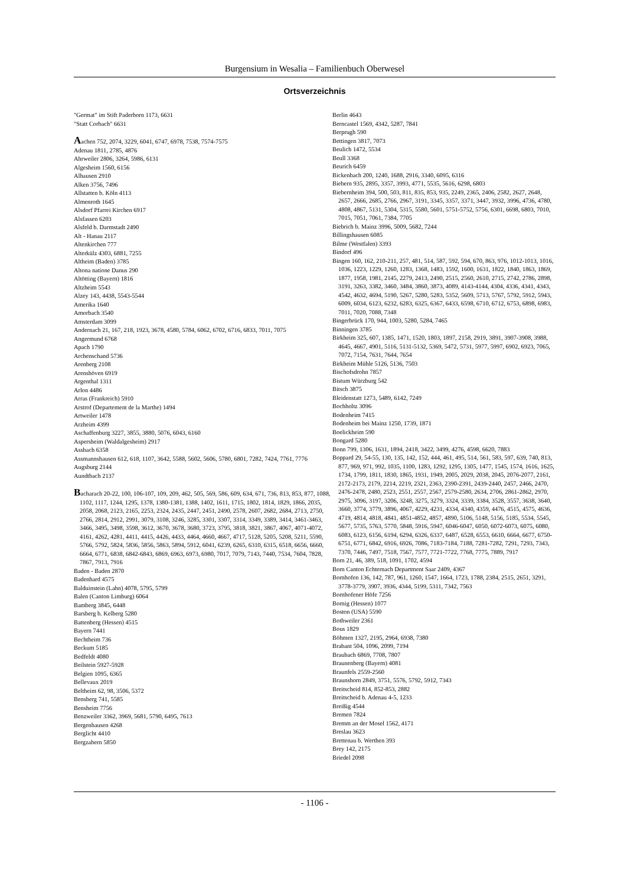Burgensium in Wesalia – Familienbuch Oberwesel
Ortsverzeichnis
"Germat" im Stift Paderborn 1173, 6631
"Statt Corbach" 6631
Aachen 752, 2074, 3229, 6041, 6747, 6978, 7538, 7574-7575
Adenau 1811, 2785, 4876
Ahrweiler 2806, 3264, 5986, 6131
Algesheim 1560, 6156
Alhausen 2910
Alken 3756, 7496
Allstatten b. Köln 4113
Almenroth 1645
Alsdorf Pfarrei Kirchen 6917
Alsfassen 6203
Alsfeld b. Darmstadt 2490
Alt - Hanau 2117
Altenkirchen 777
Alterkülz 4303, 6881, 7255
Altheim (Baden) 3785
Altona natione Danus 290
Altötting (Bayern) 1816
Altzheim 5543
Alzey 143, 4438, 5543-5544
Amerika 1640
Amorbach 3540
Amsterdam 3099
Andernach 21, 167, 218, 1923, 3678, 4580, 5784, 6062, 6702, 6716, 6833, 7011, 7075
Angermund 6768
Apach 1790
Archenschand 5736
Arenberg 2108
Arenshöven 6919
Argenthal 1311
Arlon 4486
Arras (Frankreich) 5910
Arstrof (Departement de la Marthe) 1494
Artweiler 1478
Arzheim 4399
Aschaffenburg 3227, 3855, 3880, 5076, 6043, 6160
Aspersheim (Waldalgesheim) 2917
Assbach 6358
Assmannshausen 612, 618, 1107, 3642, 5588, 5602, 5606, 5780, 6801, 7282, 7424, 7761, 7776
Augsburg 2144
Aundtbach 2137
Bacharach 20-22, 100, 106-107, 109, 209, 462, 505, 569, 586, 609, 634, 671, 736, 813, 853, 877, 1088, 1102, 1117, 1244, 1295, 1378, 1380-1381, 1388, 1402, 1611, 1715, 1802, 1814, 1829, 1866, 2035, 2058, 2068, 2123, 2165, 2253, 2324, 2435, 2447, 2451, 2490, 2578, 2607, 2682, 2684, 2713, 2750, 2766, 2814, 2912, 2991, 3079, 3108, 3246, 3285, 3301, 3307, 3314, 3349, 3389, 3414, 3461-3463, 3466, 3495, 3498, 3598, 3612, 3670, 3678, 3680, 3723, 3795, 3818, 3821, 3867, 4067, 4071-4072, 4161, 4262, 4281, 4411, 4415, 4426, 4433, 4464, 4660, 4667, 4717, 5128, 5205, 5208, 5211, 5590, 5766, 5792, 5824, 5836, 5856, 5863, 5894, 5912, 6041, 6239, 6265, 6310, 6315, 6518, 6656, 6660, 6664, 6771, 6838, 6842-6843, 6869, 6963, 6973, 6980, 7017, 7079, 7143, 7440, 7534, 7604, 7828, 7867, 7913, 7916
Baden - Baden 2870
Badenhard 4575
Balduinstein (Lahn) 4078, 5795, 5799
Balen (Canton Limburg) 6064
Bamberg 3845, 6448
Barsberg b. Kelberg 5280
Battenberg (Hessen) 4515
Bayern 7441
Bechtheim 736
Beckum 5185
Bedfeldt 4080
Beilstein 5927-5928
Belgien 1095, 6365
Bellevaux 2019
Beltheim 62, 98, 3506, 5372
Bensberg 741, 5585
Bensheim 7756
Benzweiler 3362, 3969, 5681, 5790, 6495, 7613
Bergenhausen 4268
Berglicht 4410
Bergzabern 5850
Berlin 4643
Berncastel 1569, 4342, 5287, 7841
Berprugh 590
Bettingen 3817, 7073
Beulich 1472, 5534
Beull 3368
Beurich 6459
Bickenbach 200, 1240, 1688, 2916, 3340, 6095, 6316
Biebern 935, 2895, 3357, 3993, 4771, 5535, 5616, 6298, 6803
Biebernheim 394, 500, 503, 811, 835, 853, 935, 2249, 2365, 2406, 2582, 2627, 2648, 2657, 2666, 2685, 2766, 2967, 3191, 3345, 3357, 3371, 3447, 3932, 3996, 4736, 4780, 4808, 4867, 5131, 5304, 5315, 5580, 5601, 5751-5752, 5756, 6301, 6698, 6803, 7010, 7015, 7051, 7061, 7384, 7705
Biebrich b. Mainz 3996, 5009, 5682, 7244
Billingshausen 6085
Bilme (Westfalen) 3393
Bindorf 496
Bingen 160, 162, 210-211, 257, 481, 514, 587, 592, 594, 670, 863, 976, 1012-1013, 1016, 1036, 1223, 1229, 1260, 1283, 1368, 1483, 1592, 1600, 1631, 1822, 1840, 1863, 1869, 1877, 1958, 1981, 2145, 2279, 2413, 2490, 2515, 2560, 2610, 2715, 2742, 2786, 2898, 3191, 3263, 3382, 3460, 3484, 3860, 3873, 4089, 4143-4144, 4304, 4336, 4341, 4343, 4542, 4632, 4694, 5190, 5267, 5280, 5283, 5352, 5609, 5713, 5767, 5792, 5912, 5943, 6009, 6034, 6123, 6232, 6283, 6325, 6367, 6433, 6598, 6710, 6712, 6753, 6898, 6983, 7011, 7020, 7088, 7348
Bingerbrück 170, 944, 1003, 5280, 5284, 7465
Binningen 3785
Birkheim 325, 607, 1385, 1471, 1520, 1803, 1897, 2158, 2919, 3891, 3907-3908, 3988, 4645, 4667, 4901, 5116, 5131-5132, 5369, 5472, 5731, 5977, 5997, 6902, 6923, 7065, 7072, 7154, 7631, 7644, 7654
Birkheim Mühle 5126, 5136, 7503
Bischofsdrohn 7857
Bistum Würzburg 542
Bitsch 3875
Bleidenstatt 1273, 5489, 6142, 7249
Bochholtz 3096
Bodenheim 7415
Bodenheim bei Mainz 1250, 1739, 1871
Boelickheim 590
Bongard 5280
Bonn 799, 1306, 1631, 1894, 2418, 3422, 3499, 4276, 4598, 6620, 7883
Boppard 29, 54-55, 130, 135, 142, 152, 444, 461, 495, 514, 561, 583, 597, 639, 740, 813, 877, 969, 971, 992, 1035, 1100, 1283, 1292, 1295, 1305, 1477, 1545, 1574, 1616, 1625, 1734, 1799, 1811, 1830, 1865, 1931, 1949, 2005, 2029, 2038, 2045, 2076-2077, 2161, 2172-2173, 2179, 2214, 2219, 2321, 2363, 2390-2391, 2439-2440, 2457, 2466, 2470, 2476-2478, 2480, 2523, 2551, 2557, 2567, 2579-2580, 2634, 2706, 2861-2862, 2970, 2975, 3096, 3197, 3206, 3248, 3275, 3279, 3324, 3339, 3384, 3528, 3557, 3638, 3640, 3660, 3774, 3779, 3896, 4067, 4229, 4231, 4334, 4340, 4359, 4476, 4515, 4575, 4636, 4719, 4814, 4818, 4841, 4851-4852, 4857, 4890, 5106, 5148, 5156, 5185, 5534, 5545, 5677, 5735, 5763, 5770, 5848, 5916, 5947, 6046-6047, 6050, 6072-6073, 6075, 6080, 6083, 6123, 6156, 6194, 6294, 6326, 6337, 6487, 6528, 6553, 6610, 6664, 6677, 6750-6751, 6771, 6842, 6916, 6926, 7086, 7183-7184, 7188, 7281-7282, 7291, 7293, 7343, 7370, 7446, 7497, 7518, 7567, 7577, 7721-7722, 7768, 7775, 7889, 7917
Born 21, 46, 389, 518, 1091, 1702, 4594
Born Canton Echternach Department Saar 2409, 4367
Bornhofen 136, 142, 787, 961, 1260, 1547, 1664, 1723, 1788, 2384, 2515, 2651, 3291, 3778-3779, 3907, 3936, 4344, 5199, 5311, 7342, 7563
Bornhofener Höfe 7256
Bornig (Hessen) 1077
Boston (USA) 5590
Bothweiler 2361
Bous 1829
Böhmen 1327, 2195, 2964, 6938, 7380
Brabant 504, 1096, 2099, 7194
Braubach 6869, 7708, 7807
Braunenberg (Bayern) 4081
Braunfels 2559-2560
Braunshorn 2849, 3751, 5576, 5792, 5912, 7343
Breitscheid 814, 852-853, 2882
Breitscheid b. Adenau 4-5, 1233
Breißig 4544
Bremen 7824
Bremm an der Mosel 1562, 4171
Breslau 3623
Brettenau b. Werthen 393
Brey 142, 2175
Briedel 2098
- 1106 -